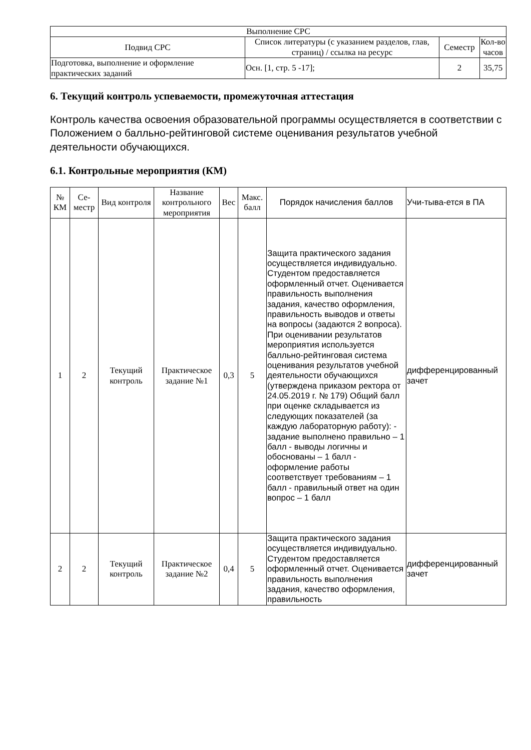| Выполнение СРС | | | |
| --- | --- | --- | --- |
| Подвид СРС | Список литературы (с указанием разделов, глав, страниц) / ссылка на ресурс | Семестр | Кол-во часов |
| Подготовка, выполнение и оформление практических заданий | Осн. [1, стр. 5 -17]; | 2 | 35,75 |
6. Текущий контроль успеваемости, промежуточная аттестация
Контроль качества освоения образовательной программы осуществляется в соответствии с Положением о балльно-рейтинговой системе оценивания результатов учебной деятельности обучающихся.
6.1. Контрольные мероприятия (КМ)
| № КМ | Се-местр | Вид контроля | Название контрольного мероприятия | Вес | Макс. балл | Порядок начисления баллов | Учи-тыва-ется в ПА |
| --- | --- | --- | --- | --- | --- | --- | --- |
| 1 | 2 | Текущий контроль | Практическое задание №1 | 0,3 | 5 | Защита практического задания осуществляется индивидуально. Студентом предоставляется оформленный отчет. Оценивается правильность выполнения задания, качество оформления, правильность выводов и ответы на вопросы (задаются 2 вопроса). При оценивании результатов мероприятия используется балльно-рейтинговая система оценивания результатов учебной деятельности обучающихся (утверждена приказом ректора от 24.05.2019 г. № 179) Общий балл при оценке складывается из следующих показателей (за каждую лабораторную работу): - задание выполнено правильно – 1 балл - выводы логичны и обоснованы – 1 балл - оформление работы соответствует требованиям – 1 балл - правильный ответ на один вопрос – 1 балл | дифференцированный зачет |
| 2 | 2 | Текущий контроль | Практическое задание №2 | 0,4 | 5 | Защита практического задания осуществляется индивидуально. Студентом предоставляется оформленный отчет. Оценивается правильность выполнения задания, качество оформления, правильность | дифференцированный зачет |